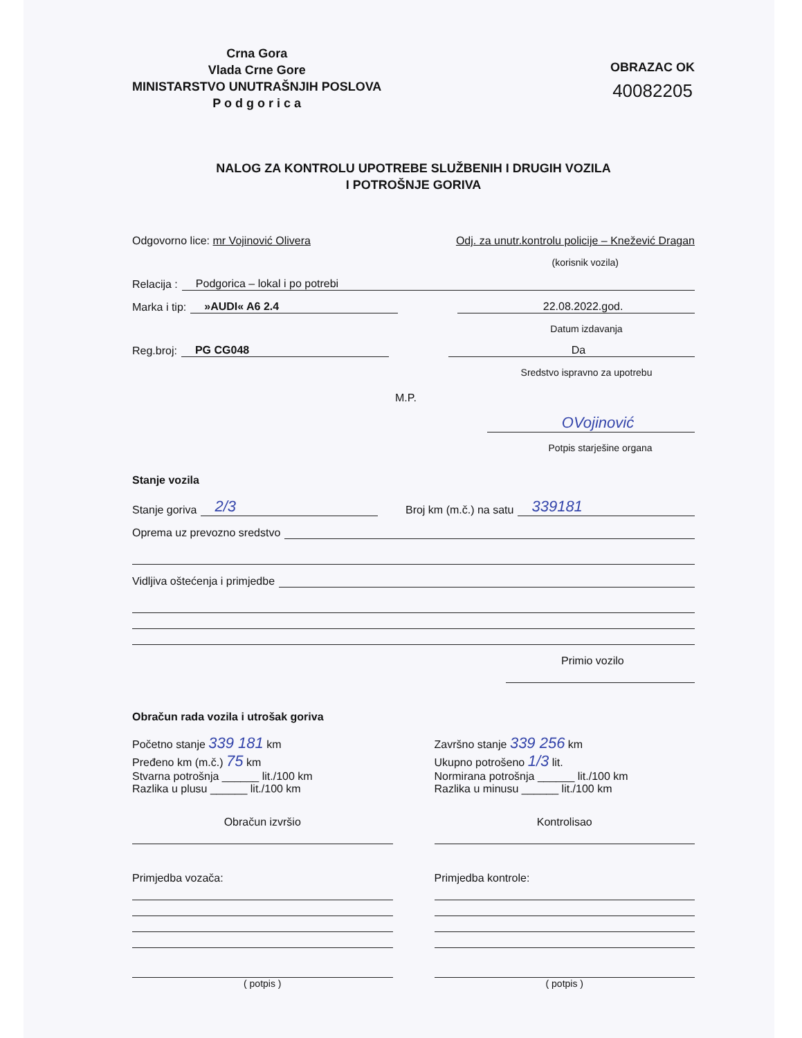Crna Gora
Vlada Crne Gore
MINISTARSTVO UNUTRAŠNJIH POSLOVA
P o d g o r i c a
OBRAZAC OK
40082205
NALOG ZA KONTROLU UPOTREBE SLUŽBENIH I DRUGIH VOZILA
I POTROŠNJE GORIVA
Odgovorno lice: mr Vojinović Olivera Odj. za unutr.kontrolu policije – Knežević Dragan
(korisnik vozila)
Relacija : Podgorica – lokal i po potrebi
Marka i tip: »AUDI« A6 2.4 22.08.2022.god.
Datum izdavanja
Reg.broj: PG CG048 Da
Sredstvo ispravno za upotrebu
M.P.
OVojinović
Potpis starješine organa
Stanje vozila
Stanje goriva 2/3 Broj km (m.č.) na satu 339181
Oprema uz prevozno sredstvo
Vidljiva oštećenja i primjedbe
Primio vozilo
Obračun rada vozila i utrošak goriva
Početno stanje 339 181 km
Pređeno km (m.č.) 75 km
Stvarna potrošnja ______ lit./100 km
Razlika u plusu ______ lit./100 km
Završno stanje 339 256 km
Ukupno potrošeno 1/3 lit.
Normirana potrošnja ______ lit./100 km
Razlika u minusu ______ lit./100 km
Obračun izvršio Kontrolisao
Primjedba vozača:
( potpis )
Primjedba kontrole:
( potpis )